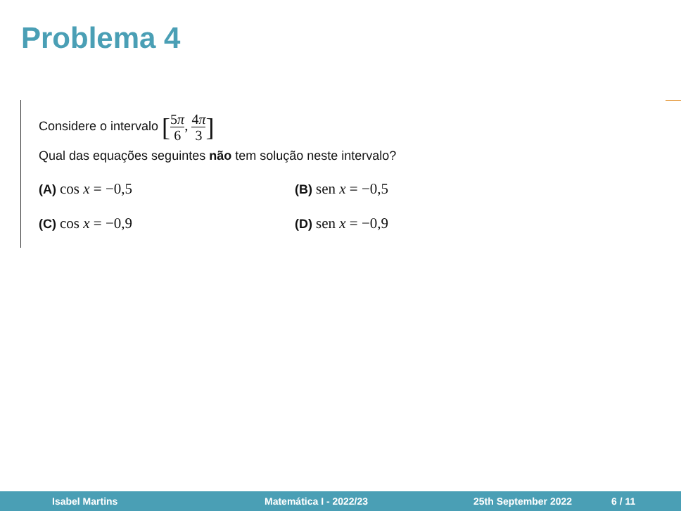Problema 4
Considere o intervalo [5π 6, 4π 3]
Qual das equações seguintes não tem solução neste intervalo?
(A) cos x = −0,5
(B) sen x = −0,5
(C) cos x = −0,9
(D) sen x = −0,9
Isabel Martins Matemática I - 2022/23 25th September 2022 6 / 11